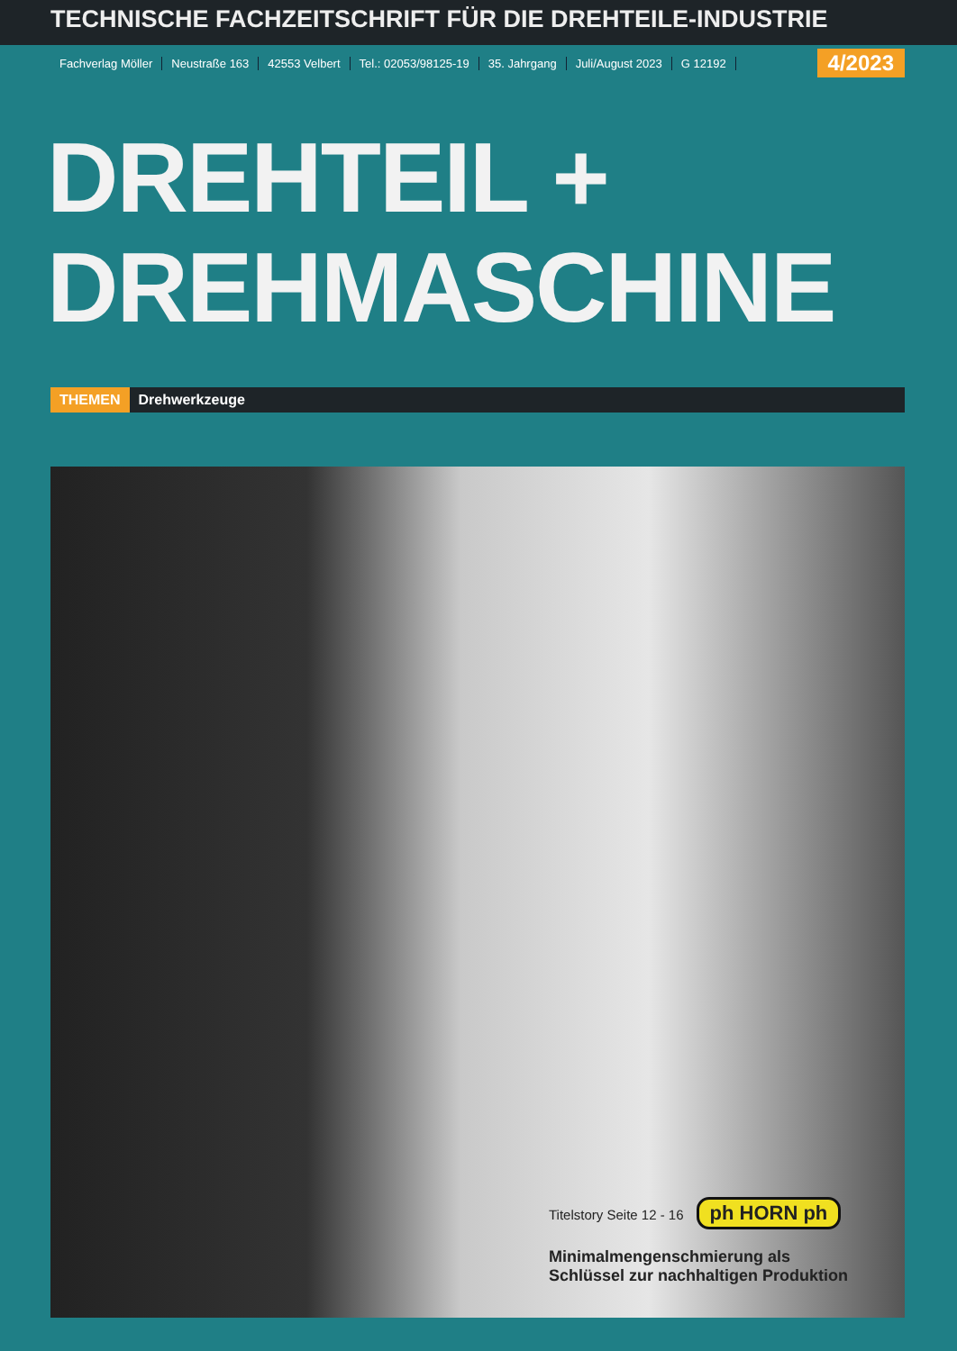TECHNISCHE FACHZEITSCHRIFT FÜR DIE DREHTEILE-INDUSTRIE
Fachverlag Möller Neustraße 163 42553 Velbert Tel.: 02053/98125-19 35. Jahrgang Juli/August 2023 G 12192 4/2023
DREHTEIL +
DREHMASCHINE
THEMEN Drehwerkzeuge
Titelstory Seite 12 - 16 ph HORN ph
Minimalmengenschmierung als
Schlüssel zur nachhaltigen Produktion